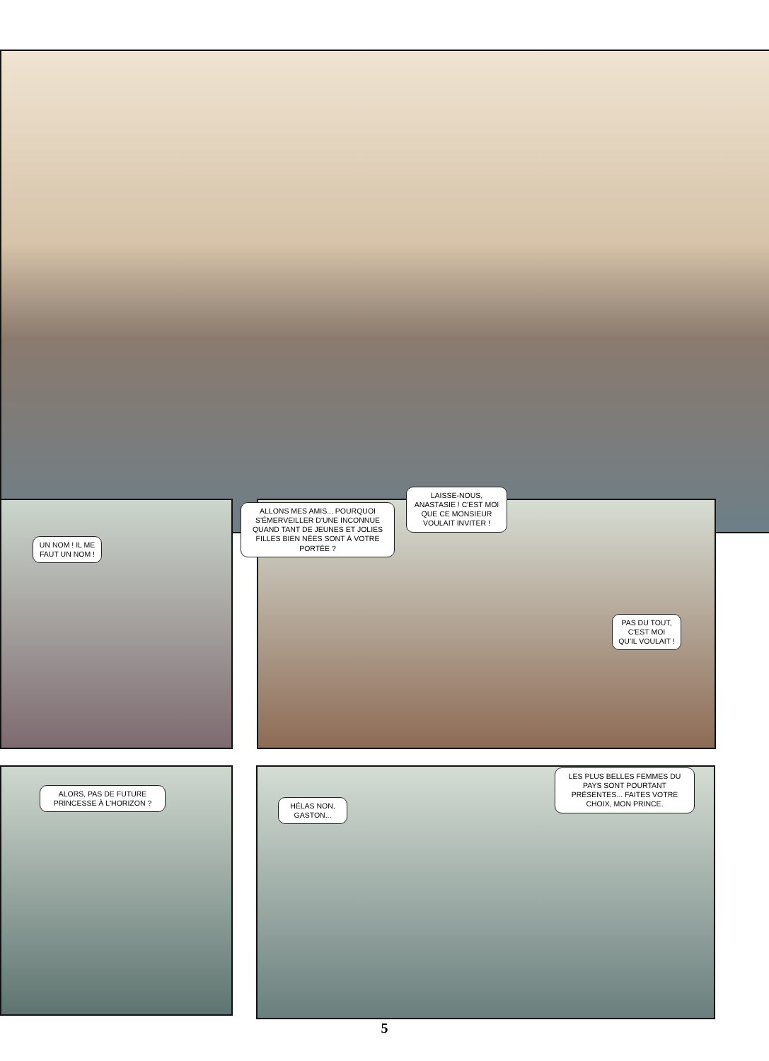UN NOM ! IL ME FAUT UN NOM !
ALLONS MES AMIS... POURQUOI S'ÉMERVEILLER D'UNE INCONNUE QUAND TANT DE JEUNES ET JOLIES FILLES BIEN NÉES SONT À VOTRE PORTÉE ?
LAISSE-NOUS, ANASTASIE ! C'EST MOI QUE CE MONSIEUR VOULAIT INVITER !
PAS DU TOUT, C'EST MOI QU'IL VOULAIT !
ALORS, PAS DE FUTURE PRINCESSE À L'HORIZON ?
HÉLAS NON, GASTON...
LES PLUS BELLES FEMMES DU PAYS SONT POURTANT PRÉSENTES... FAITES VOTRE CHOIX, MON PRINCE.
5